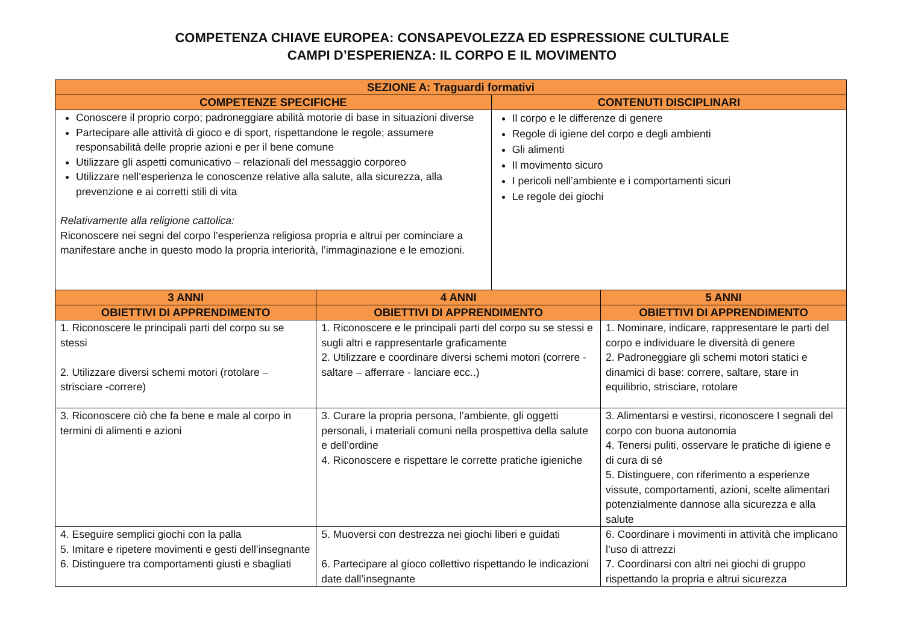COMPETENZA CHIAVE EUROPEA: CONSAPEVOLEZZA ED ESPRESSIONE CULTURALE
CAMPI D’ESPERIENZA: IL CORPO E IL MOVIMENTO
| SEZIONE A: Traguardi formativi | | | |
| --- | --- | --- | --- |
| COMPETENZE SPECIFICHE | | CONTENUTI DISCIPLINARI | |
| Conoscere il proprio corpo; padroneggiare abilità motorie di base in situazioni diverse Partecipare alle attività di gioco e di sport, rispettandone le regole; assumere responsabilità delle proprie azioni e per il bene comune Utilizzare gli aspetti comunicativo – relazionali del messaggio corporeo Utilizzare nell’esperienza le conoscenze relative alla salute, alla sicurezza, alla prevenzione e ai corretti stili di vita Relativamente alla religione cattolica: Riconoscere nei segni del corpo l’esperienza religiosa propria e altrui per cominciare a manifestare anche in questo modo la propria interiorità, l’immaginazione e le emozioni. | | Il corpo e le differenze di genere Regole di igiene del corpo e degli ambienti Gli alimenti Il movimento sicuro I pericoli nell’ambiente e i comportamenti sicuri Le regole dei giochi | |
| 3 ANNI | 4 ANNI | | 5 ANNI |
| OBIETTIVI DI APPRENDIMENTO | OBIETTIVI DI APPRENDIMENTO | | OBIETTIVI DI APPRENDIMENTO |
| 1. Riconoscere le principali parti del corpo su se stessi 2. Utilizzare diversi schemi motori (rotolare – strisciare -correre) | 1. Riconoscere e le principali parti del corpo su se stessi e sugli altri e rappresentarle graficamente 2. Utilizzare e coordinare diversi schemi motori (correre - saltare – afferrare - lanciare ecc..) | | 1. Nominare, indicare, rappresentare le parti del corpo e individuare le diversità di genere 2. Padroneggiare gli schemi motori statici e dinamici di base: correre, saltare, stare in equilibrio, strisciare, rotolare |
| 3. Riconoscere ciò che fa bene e male al corpo in termini di alimenti e azioni | 3. Curare la propria persona, l’ambiente, gli oggetti personali, i materiali comuni nella prospettiva della salute e dell’ordine 4. Riconoscere e rispettare le corrette pratiche igieniche | | 3. Alimentarsi e vestirsi, riconoscere I segnali del corpo con buona autonomia 4. Tenersi puliti, osservare le pratiche di igiene e di cura di sé 5. Distinguere, con riferimento a esperienze vissute, comportamenti, azioni, scelte alimentari potenzialmente dannose alla sicurezza e alla salute |
| 4. Eseguire semplici giochi con la palla 5. Imitare e ripetere movimenti e gesti dell’insegnante 6. Distinguere tra comportamenti giusti e sbagliati | 5. Muoversi con destrezza nei giochi liberi e guidati 6. Partecipare al gioco collettivo rispettando le indicazioni date dall’insegnante | | 6. Coordinare i movimenti in attività che implicano l’uso di attrezzi 7. Coordinarsi con altri nei giochi di gruppo rispettando la propria e altrui sicurezza |